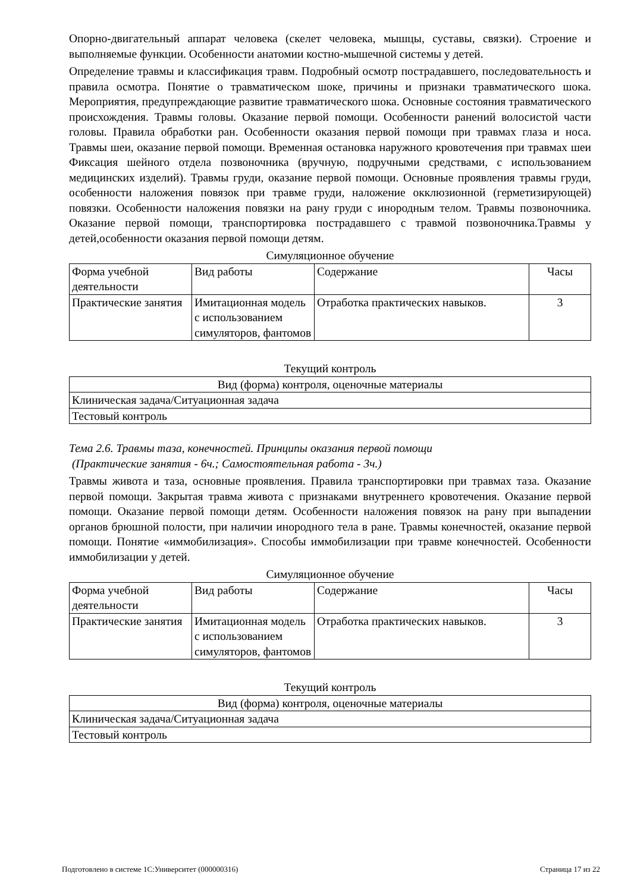Опорно-двигательный аппарат человека (скелет человека, мышцы, суставы, связки). Строение и выполняемые функции. Особенности анатомии костно-мышечной системы у детей.
Определение травмы и классификация травм. Подробный осмотр пострадавшего, последовательность и правила осмотра. Понятие о травматическом шоке, причины и признаки травматического шока. Мероприятия, предупреждающие развитие травматического шока. Основные состояния травматического происхождения. Травмы головы. Оказание первой помощи. Особенности ранений волосистой части головы. Правила обработки ран. Особенности оказания первой помощи при травмах глаза и носа. Травмы шеи, оказание первой помощи. Временная остановка наружного кровотечения при травмах шеи Фиксация шейного отдела позвоночника (вручную, подручными средствами, с использованием медицинских изделий). Травмы груди, оказание первой помощи. Основные проявления травмы груди, особенности наложения повязок при травме груди, наложение окклюзионной (герметизирующей) повязки. Особенности наложения повязки на рану груди с инородным телом. Травмы позвоночника. Оказание первой помощи, транспортировка пострадавшего с травмой позвоночника.Травмы у детей,особенности оказания первой помощи детям.
Симуляционное обучение
| Форма учебной деятельности | Вид работы | Содержание | Часы |
| Практические занятия | Имитационная модель с использованием симуляторов, фантомов | Отработка практических навыков. | 3 |
Текущий контроль
| Вид (форма) контроля, оценочные материалы |
| Клиническая задача/Ситуационная задача |
| Тестовый контроль |
Тема 2.6. Травмы таза, конечностей. Принципы оказания первой помощи
(Практические занятия - 6ч.; Самостоятельная работа - 3ч.)
Травмы живота и таза, основные проявления. Правила транспортировки при травмах таза. Оказание первой помощи. Закрытая травма живота с признаками внутреннего кровотечения. Оказание первой помощи. Оказание первой помощи детям. Особенности наложения повязок на рану при выпадении органов брюшной полости, при наличии инородного тела в ране. Травмы конечностей, оказание первой помощи. Понятие «иммобилизация». Способы иммобилизации при травме конечностей. Особенности иммобилизации у детей.
Симуляционное обучение
| Форма учебной деятельности | Вид работы | Содержание | Часы |
| Практические занятия | Имитационная модель с использованием симуляторов, фантомов | Отработка практических навыков. | 3 |
Текущий контроль
| Вид (форма) контроля, оценочные материалы |
| Клиническая задача/Ситуационная задача |
| Тестовый контроль |
Подготовлено в системе 1С:Университет (000000316) Страница 17 из 22